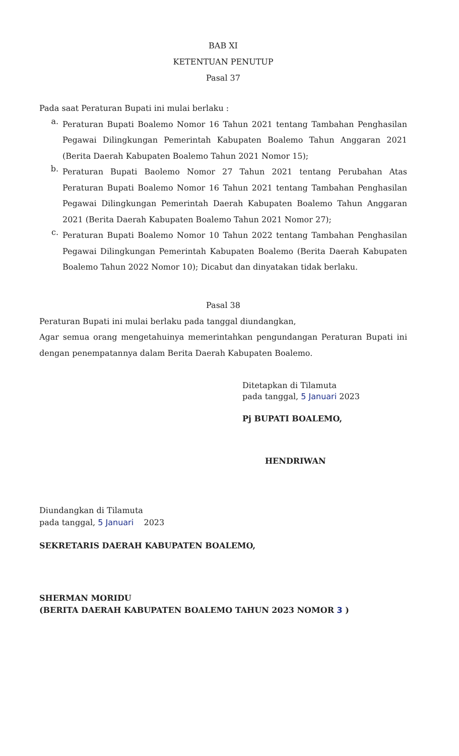BAB XI
KETENTUAN PENUTUP
Pasal 37
Pada saat Peraturan Bupati ini mulai berlaku :
a.
Peraturan Bupati Boalemo Nomor 16 Tahun 2021 tentang Tambahan Penghasilan Pegawai Dilingkungan Pemerintah Kabupaten Boalemo Tahun Anggaran 2021 (Berita Daerah Kabupaten Boalemo Tahun 2021 Nomor 15);
b.
Peraturan Bupati Baolemo Nomor 27 Tahun 2021 tentang Perubahan Atas Peraturan Bupati Boalemo Nomor 16 Tahun 2021 tentang Tambahan Penghasilan Pegawai Dilingkungan Pemerintah Daerah Kabupaten Boalemo Tahun Anggaran 2021 (Berita Daerah Kabupaten Boalemo Tahun 2021 Nomor 27);
c.
Peraturan Bupati Boalemo Nomor 10 Tahun 2022 tentang Tambahan Penghasilan Pegawai Dilingkungan Pemerintah Kabupaten Boalemo (Berita Daerah Kabupaten Boalemo Tahun 2022 Nomor 10); Dicabut dan dinyatakan tidak berlaku.
Pasal 38
Peraturan Bupati ini mulai berlaku pada tanggal diundangkan,
Agar semua orang mengetahuinya memerintahkan pengundangan Peraturan Bupati ini dengan penempatannya dalam Berita Daerah Kabupaten Boalemo.
Ditetapkan di Tilamuta
pada tanggal, 5 Januari 2023
Pj BUPATI BOALEMO,
HENDRIWAN
Diundangkan di Tilamuta
pada tanggal, 5 Januari 2023
SEKRETARIS DAERAH KABUPATEN BOALEMO,
SHERMAN MORIDU
(BERITA DAERAH KABUPATEN BOALEMO TAHUN 2023 NOMOR 3 )